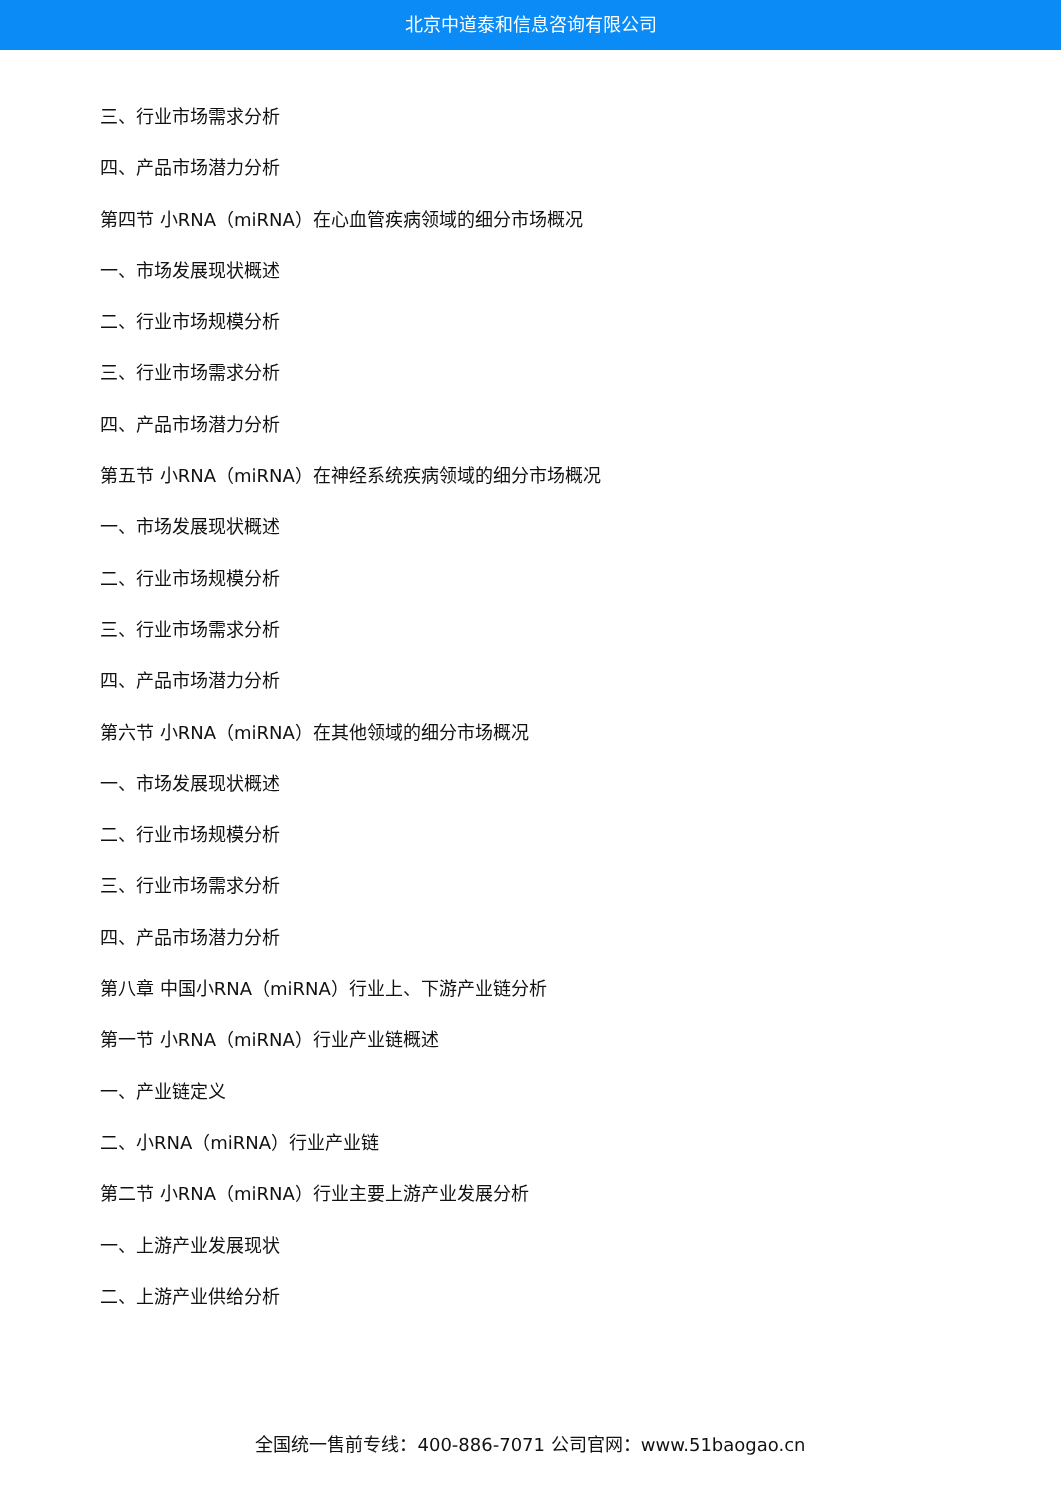北京中道泰和信息咨询有限公司
三、行业市场需求分析
四、产品市场潜力分析
第四节 小RNA（miRNA）在心血管疾病领域的细分市场概况
一、市场发展现状概述
二、行业市场规模分析
三、行业市场需求分析
四、产品市场潜力分析
第五节 小RNA（miRNA）在神经系统疾病领域的细分市场概况
一、市场发展现状概述
二、行业市场规模分析
三、行业市场需求分析
四、产品市场潜力分析
第六节 小RNA（miRNA）在其他领域的细分市场概况
一、市场发展现状概述
二、行业市场规模分析
三、行业市场需求分析
四、产品市场潜力分析
第八章 中国小RNA（miRNA）行业上、下游产业链分析
第一节 小RNA（miRNA）行业产业链概述
一、产业链定义
二、小RNA（miRNA）行业产业链
第二节 小RNA（miRNA）行业主要上游产业发展分析
一、上游产业发展现状
二、上游产业供给分析
全国统一售前专线：400-886-7071 公司官网：www.51baogao.cn